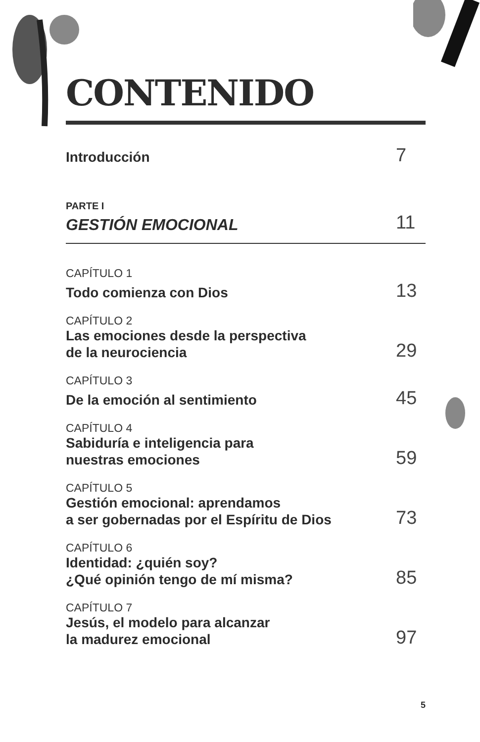CONTENIDO
Introducción
7
PARTE I
GESTIÓN EMOCIONAL
11
CAPÍTULO 1
Todo comienza con Dios
13
CAPÍTULO 2
Las emociones desde la perspectiva
de la neurociencia
29
CAPÍTULO 3
De la emoción al sentimiento
45
CAPÍTULO 4
Sabiduría e inteligencia para
nuestras emociones
59
CAPÍTULO 5
Gestión emocional: aprendamos
a ser gobernadas por el Espíritu de Dios
73
CAPÍTULO 6
Identidad: ¿quién soy?
¿Qué opinión tengo de mí misma?
85
CAPÍTULO 7
Jesús, el modelo para alcanzar
la madurez emocional
97
5